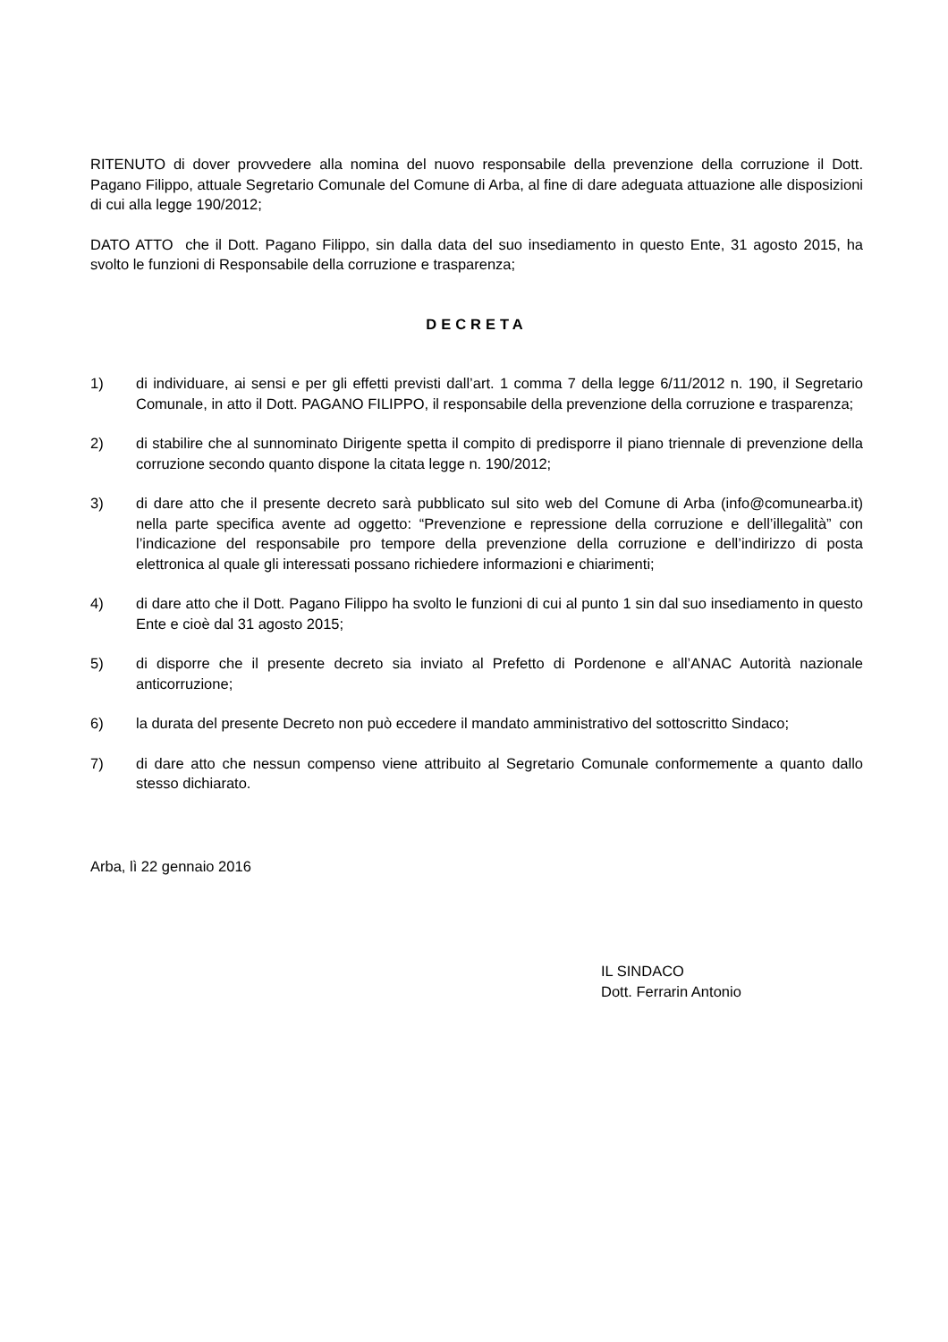RITENUTO di dover provvedere alla nomina del nuovo responsabile della prevenzione della corruzione il Dott. Pagano Filippo, attuale Segretario Comunale del Comune di Arba, al fine di dare adeguata attuazione alle disposizioni di cui alla legge 190/2012;
DATO ATTO che il Dott. Pagano Filippo, sin dalla data del suo insediamento in questo Ente, 31 agosto 2015, ha svolto le funzioni di Responsabile della corruzione e trasparenza;
DECRETA
1) di individuare, ai sensi e per gli effetti previsti dall’art. 1 comma 7 della legge 6/11/2012 n. 190, il Segretario Comunale, in atto il Dott. PAGANO FILIPPO, il responsabile della prevenzione della corruzione e trasparenza;
2) di stabilire che al sunnominato Dirigente spetta il compito di predisporre il piano triennale di prevenzione della corruzione secondo quanto dispone la citata legge n. 190/2012;
3) di dare atto che il presente decreto sarà pubblicato sul sito web del Comune di Arba (info@comunearba.it) nella parte specifica avente ad oggetto: “Prevenzione e repressione della corruzione e dell’illegalità” con l’indicazione del responsabile pro tempore della prevenzione della corruzione e dell’indirizzo di posta elettronica al quale gli interessati possano richiedere informazioni e chiarimenti;
4) di dare atto che il Dott. Pagano Filippo ha svolto le funzioni di cui al punto 1 sin dal suo insediamento in questo Ente e cioè dal 31 agosto 2015;
5) di disporre che il presente decreto sia inviato al Prefetto di Pordenone e all’ANAC Autorità nazionale anticorruzione;
6) la durata del presente Decreto non può eccedere il mandato amministrativo del sottoscritto Sindaco;
7) di dare atto che nessun compenso viene attribuito al Segretario Comunale conformemente a quanto dallo stesso dichiarato.
Arba, lì 22 gennaio 2016
IL SINDACO
Dott. Ferrarin Antonio